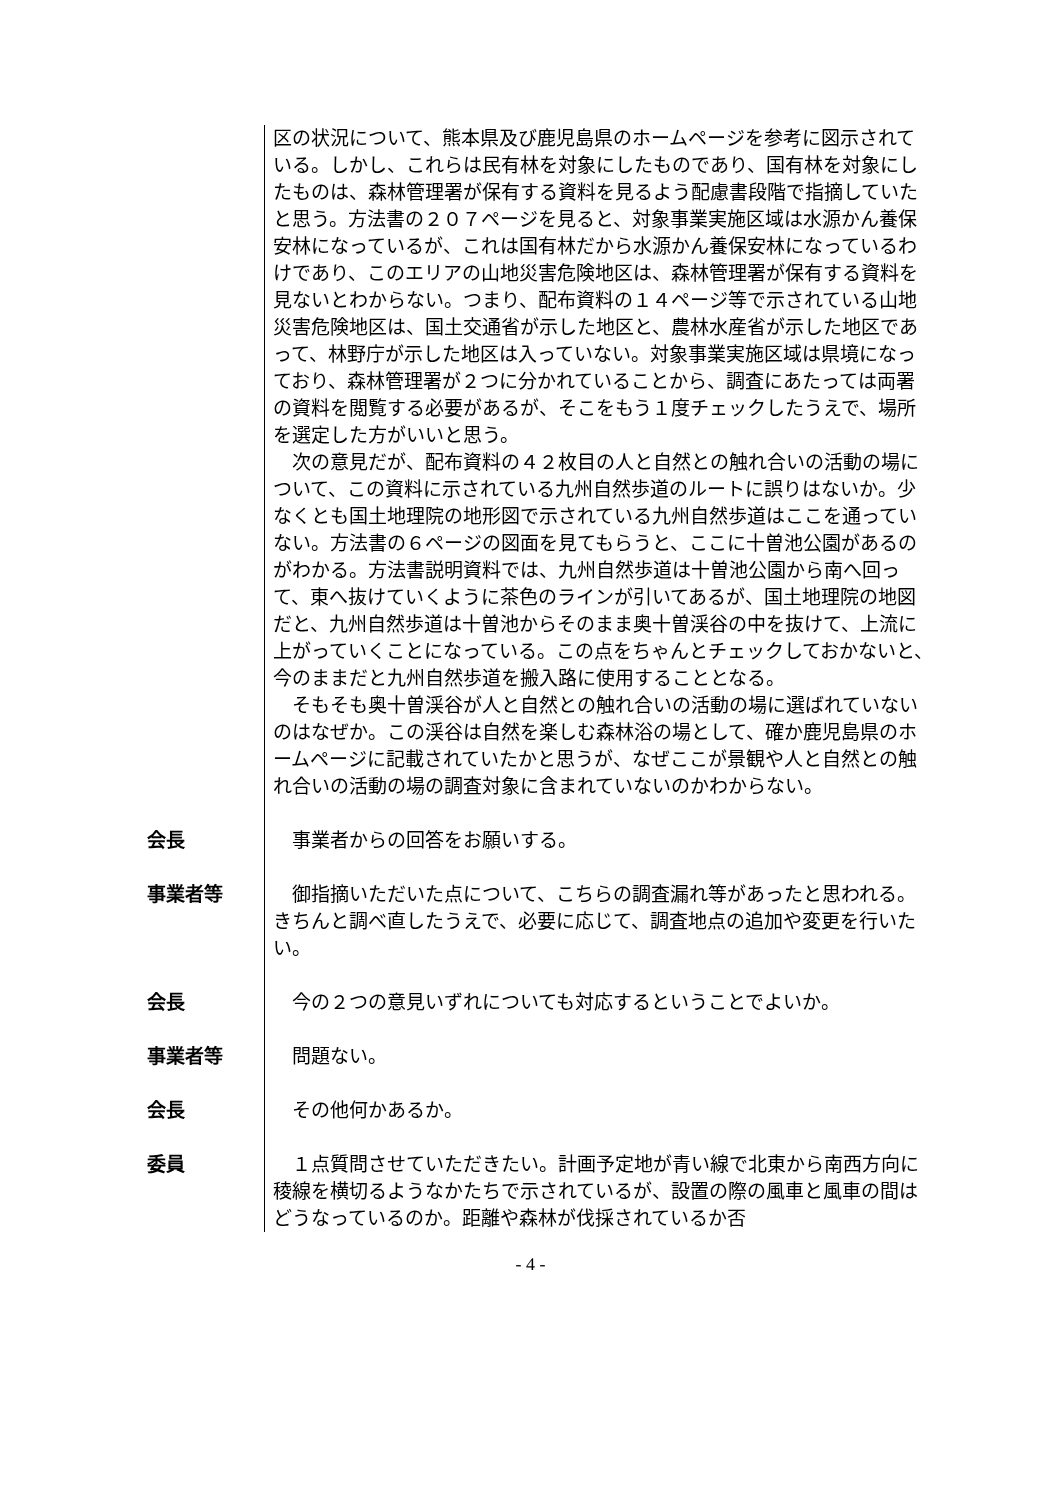区の状況について、熊本県及び鹿児島県のホームページを参考に図示されている。しかし、これらは民有林を対象にしたものであり、国有林を対象にしたものは、森林管理署が保有する資料を見るよう配慮書段階で指摘していたと思う。方法書の２０７ページを見ると、対象事業実施区域は水源かん養保安林になっているが、これは国有林だから水源かん養保安林になっているわけであり、このエリアの山地災害危険地区は、森林管理署が保有する資料を見ないとわからない。つまり、配布資料の１４ページ等で示されている山地災害危険地区は、国土交通省が示した地区と、農林水産省が示した地区であって、林野庁が示した地区は入っていない。対象事業実施区域は県境になっており、森林管理署が２つに分かれていることから、調査にあたっては両署の資料を閲覧する必要があるが、そこをもう１度チェックしたうえで、場所を選定した方がいいと思う。
　次の意見だが、配布資料の４２枚目の人と自然との触れ合いの活動の場について、この資料に示されている九州自然歩道のルートに誤りはないか。少なくとも国土地理院の地形図で示されている九州自然歩道はここを通っていない。方法書の６ページの図面を見てもらうと、ここに十曽池公園があるのがわかる。方法書説明資料では、九州自然歩道は十曽池公園から南へ回って、東へ抜けていくように茶色のラインが引いてあるが、国土地理院の地図だと、九州自然歩道は十曽池からそのまま奥十曽渓谷の中を抜けて、上流に上がっていくことになっている。この点をちゃんとチェックしておかないと、今のままだと九州自然歩道を搬入路に使用することとなる。
　そもそも奥十曽渓谷が人と自然との触れ合いの活動の場に選ばれていないのはなぜか。この渓谷は自然を楽しむ森林浴の場として、確か鹿児島県のホームページに記載されていたかと思うが、なぜここが景観や人と自然との触れ合いの活動の場の調査対象に含まれていないのかわからない。
会長 　事業者からの回答をお願いする。
事業者等 　御指摘いただいた点について、こちらの調査漏れ等があったと思われる。きちんと調べ直したうえで、必要に応じて、調査地点の追加や変更を行いたい。
会長 　今の２つの意見いずれについても対応するということでよいか。
事業者等 　問題ない。
会長 　その他何かあるか。
委員 　１点質問させていただきたい。計画予定地が青い線で北東から南西方向に稜線を横切るようなかたちで示されているが、設置の際の風車と風車の間はどうなっているのか。距離や森林が伐採されているか否
- 4 -